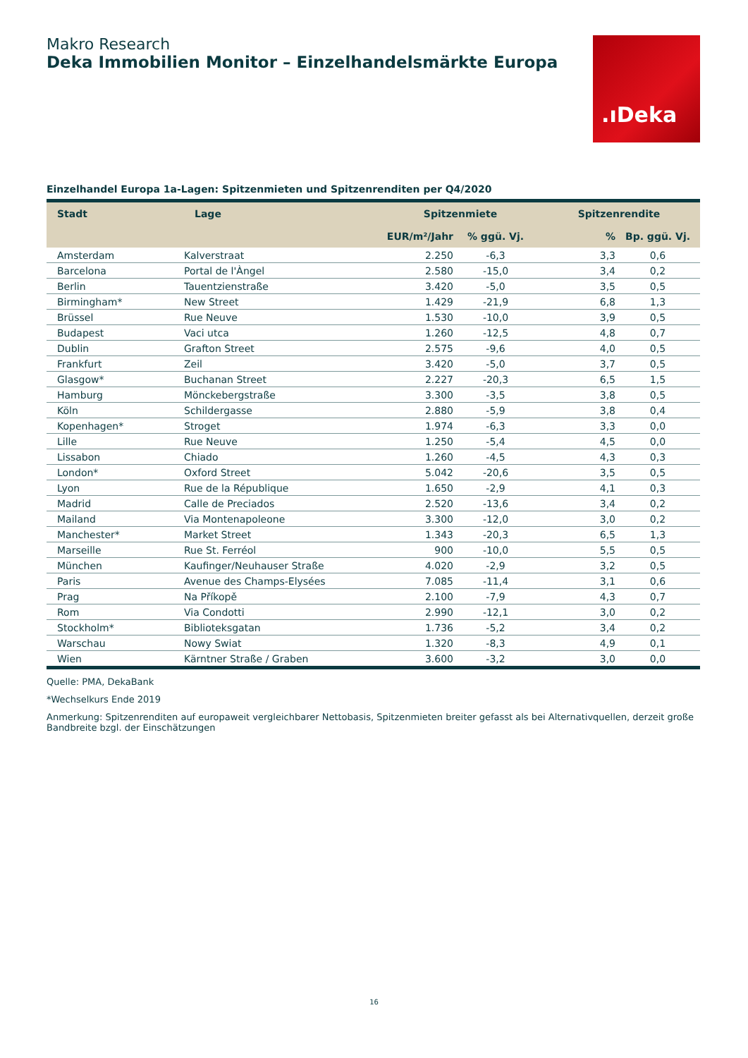Makro Research
Deka Immobilien Monitor – Einzelhandelsmärkte Europa
.ıDeka
Einzelhandel Europa 1a-Lagen: Spitzenmieten und Spitzenrenditen per Q4/2020
| Stadt | Lage | Spitzenmiete | | Spitzenrendite | |
| --- | --- | --- | --- | --- | --- |
| | | EUR/m²/Jahr | % ggü. Vj. | % | Bp. ggü. Vj. |
| Amsterdam | Kalverstraat | 2.250 | -6,3 | 3,3 | 0,6 |
| Barcelona | Portal de l'Àngel | 2.580 | -15,0 | 3,4 | 0,2 |
| Berlin | Tauentzienstraße | 3.420 | -5,0 | 3,5 | 0,5 |
| Birmingham* | New Street | 1.429 | -21,9 | 6,8 | 1,3 |
| Brüssel | Rue Neuve | 1.530 | -10,0 | 3,9 | 0,5 |
| Budapest | Vaci utca | 1.260 | -12,5 | 4,8 | 0,7 |
| Dublin | Grafton Street | 2.575 | -9,6 | 4,0 | 0,5 |
| Frankfurt | Zeil | 3.420 | -5,0 | 3,7 | 0,5 |
| Glasgow* | Buchanan Street | 2.227 | -20,3 | 6,5 | 1,5 |
| Hamburg | Mönckebergstraße | 3.300 | -3,5 | 3,8 | 0,5 |
| Köln | Schildergasse | 2.880 | -5,9 | 3,8 | 0,4 |
| Kopenhagen* | Stroget | 1.974 | -6,3 | 3,3 | 0,0 |
| Lille | Rue Neuve | 1.250 | -5,4 | 4,5 | 0,0 |
| Lissabon | Chiado | 1.260 | -4,5 | 4,3 | 0,3 |
| London* | Oxford Street | 5.042 | -20,6 | 3,5 | 0,5 |
| Lyon | Rue de la République | 1.650 | -2,9 | 4,1 | 0,3 |
| Madrid | Calle de Preciados | 2.520 | -13,6 | 3,4 | 0,2 |
| Mailand | Via Montenapoleone | 3.300 | -12,0 | 3,0 | 0,2 |
| Manchester* | Market Street | 1.343 | -20,3 | 6,5 | 1,3 |
| Marseille | Rue St. Ferréol | 900 | -10,0 | 5,5 | 0,5 |
| München | Kaufinger/Neuhauser Straße | 4.020 | -2,9 | 3,2 | 0,5 |
| Paris | Avenue des Champs-Elysées | 7.085 | -11,4 | 3,1 | 0,6 |
| Prag | Na Příkopě | 2.100 | -7,9 | 4,3 | 0,7 |
| Rom | Via Condotti | 2.990 | -12,1 | 3,0 | 0,2 |
| Stockholm* | Biblioteksgatan | 1.736 | -5,2 | 3,4 | 0,2 |
| Warschau | Nowy Swiat | 1.320 | -8,3 | 4,9 | 0,1 |
| Wien | Kärntner Straße / Graben | 3.600 | -3,2 | 3,0 | 0,0 |
Quelle: PMA, DekaBank
*Wechselkurs Ende 2019
Anmerkung: Spitzenrenditen auf europaweit vergleichbarer Nettobasis, Spitzenmieten breiter gefasst als bei Alternativquellen, derzeit große Bandbreite bzgl. der Einschätzungen
16